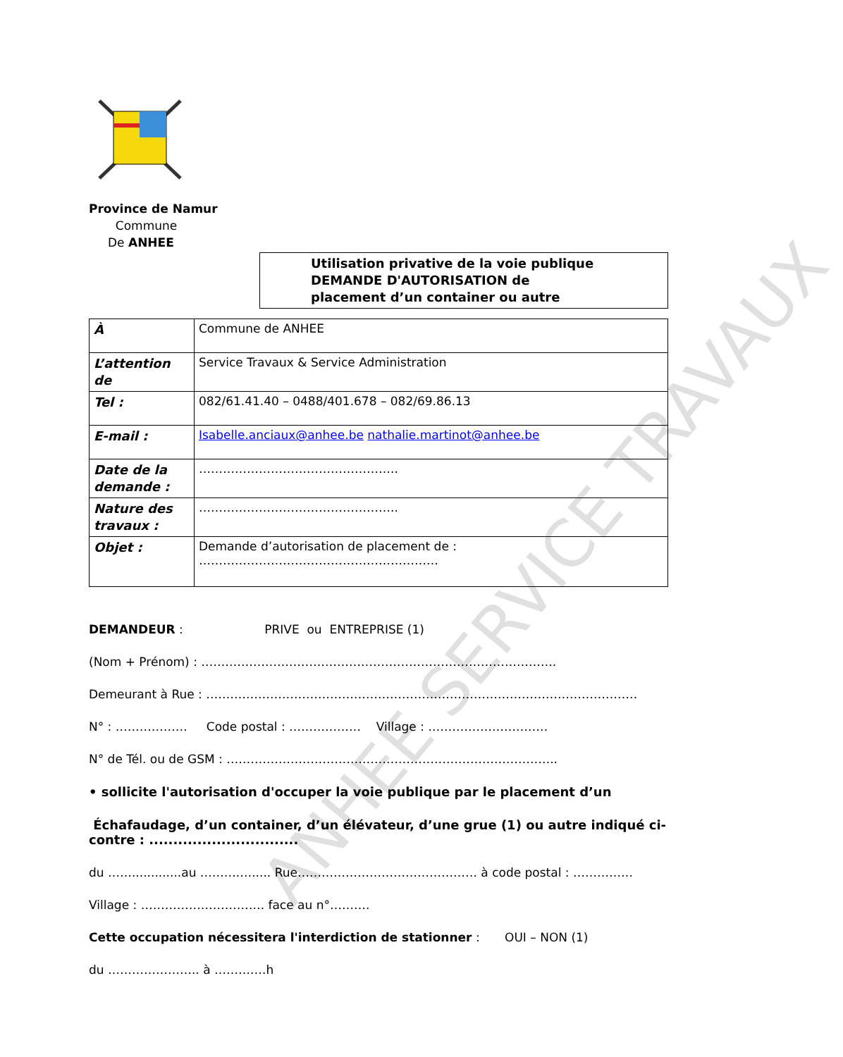Province de Namur
Commune
De ANHEE
Utilisation privative de la voie publique
DEMANDE D'AUTORISATION de
placement d’un container ou autre
| À | Commune de ANHEE |
| L’attention de | Service Travaux & Service Administration |
| Tel : | 082/61.41.40 – 0488/401.678 – 082/69.86.13 |
| E-mail : | Isabelle.anciaux@anhee.be nathalie.martinot@anhee.be |
| Date de la demande : | ………………………………………….. |
| Nature des travaux : | ………………………………………….. |
| Objet : | Demande d’autorisation de placement de : …………………………………………………… |
DEMANDEUR : PRIVE ou ENTREPRISE (1)
(Nom + Prénom) : ……………………………………………………………………………..
Demeurant à Rue : ………………………………………………………………………………………………
N° : ……………… Code postal : ……………… Village : …………………………
N° de Tél. ou de GSM : ………………………………………………………………………..
• sollicite l'autorisation d'occuper la voie publique par le placement d’un
Échafaudage, d’un container, d’un élévateur, d’une grue (1) ou autre indiqué ci-contre : ...............................
du …….............au ……….…..... Rue……………………………………… à code postal : ……………
Village : …………………………. face au n°……….
Cette occupation nécessitera l'interdiction de stationner : OUI – NON (1)
du ………………….. à ……….…h
ANHEE SERVICE TRAVAUX